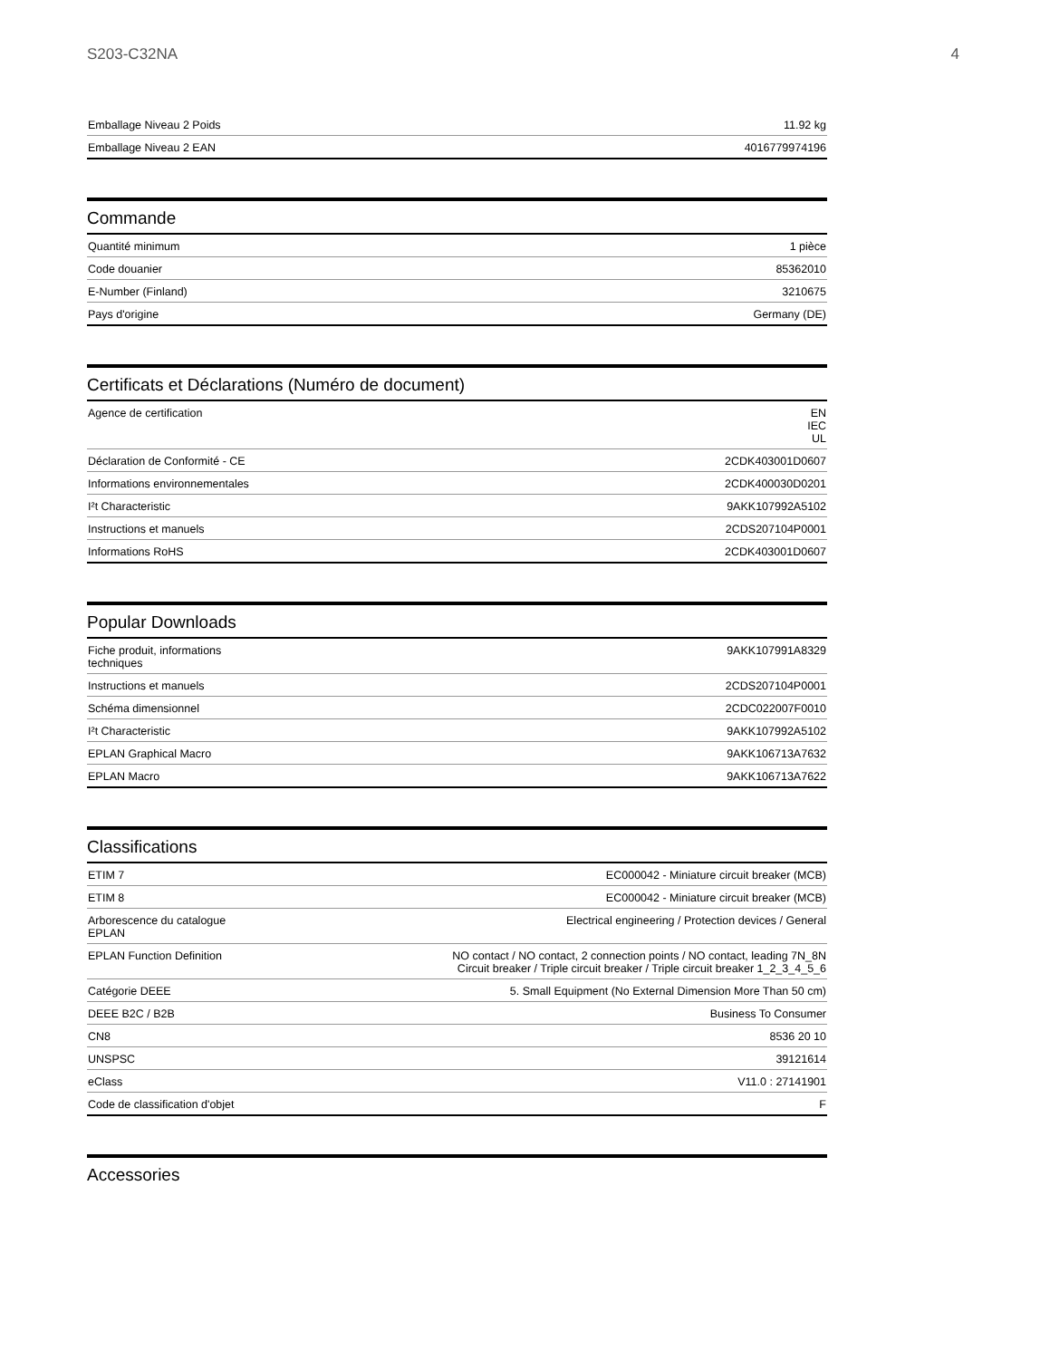S203-C32NA 4
| Emballage Niveau 2 Poids | 11.92 kg |
| Emballage Niveau 2 EAN | 4016779974196 |
Commande
| Quantité minimum | 1 pièce |
| Code douanier | 85362010 |
| E-Number (Finland) | 3210675 |
| Pays d'origine | Germany (DE) |
Certificats et Déclarations (Numéro de document)
| Agence de certification | EN IEC UL |
| Déclaration de Conformité - CE | 2CDK403001D0607 |
| Informations environnementales | 2CDK400030D0201 |
| I²t Characteristic | 9AKK107992A5102 |
| Instructions et manuels | 2CDS207104P0001 |
| Informations RoHS | 2CDK403001D0607 |
Popular Downloads
| Fiche produit, informations techniques | 9AKK107991A8329 |
| Instructions et manuels | 2CDS207104P0001 |
| Schéma dimensionnel | 2CDC022007F0010 |
| I²t Characteristic | 9AKK107992A5102 |
| EPLAN Graphical Macro | 9AKK106713A7632 |
| EPLAN Macro | 9AKK106713A7622 |
Classifications
| ETIM 7 | EC000042 - Miniature circuit breaker (MCB) |
| ETIM 8 | EC000042 - Miniature circuit breaker (MCB) |
| Arborescence du catalogue EPLAN | Electrical engineering / Protection devices / General |
| EPLAN Function Definition | NO contact / NO contact, 2 connection points / NO contact, leading 7N_8N Circuit breaker / Triple circuit breaker / Triple circuit breaker 1_2_3_4_5_6 |
| Catégorie DEEE | 5. Small Equipment (No External Dimension More Than 50 cm) |
| DEEE B2C / B2B | Business To Consumer |
| CN8 | 8536 20 10 |
| UNSPSC | 39121614 |
| eClass | V11.0 : 27141901 |
| Code de classification d'objet | F |
Accessories